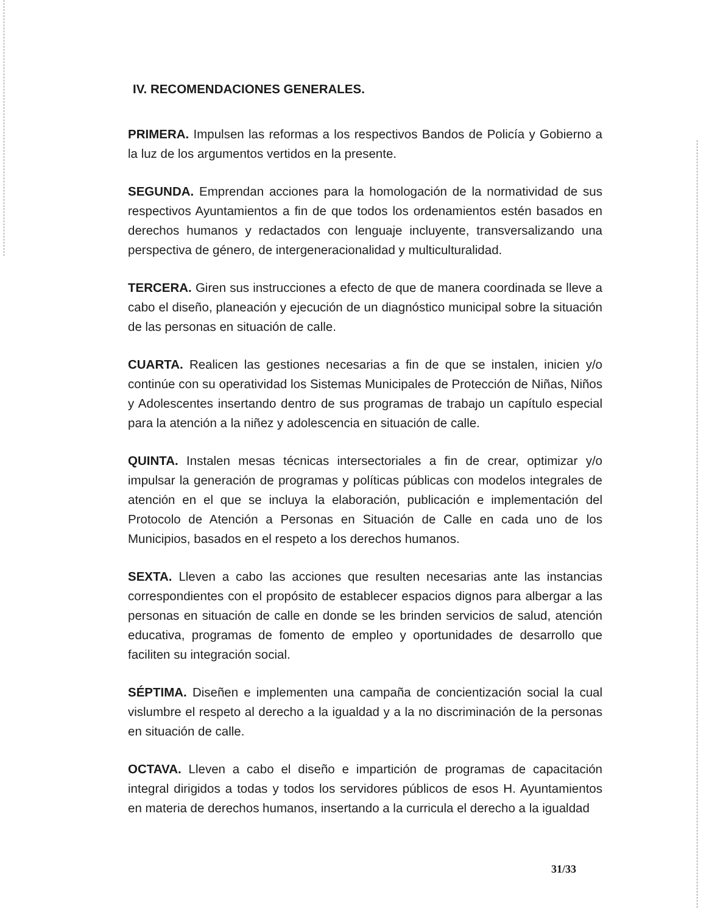IV. RECOMENDACIONES GENERALES.
PRIMERA. Impulsen las reformas a los respectivos Bandos de Policía y Gobierno a la luz de los argumentos vertidos en la presente.
SEGUNDA. Emprendan acciones para la homologación de la normatividad de sus respectivos Ayuntamientos a fin de que todos los ordenamientos estén basados en derechos humanos y redactados con lenguaje incluyente, transversalizando una perspectiva de género, de intergeneracionalidad y multiculturalidad.
TERCERA. Giren sus instrucciones a efecto de que de manera coordinada se lleve a cabo el diseño, planeación y ejecución de un diagnóstico municipal sobre la situación de las personas en situación de calle.
CUARTA. Realicen las gestiones necesarias a fin de que se instalen, inicien y/o continúe con su operatividad los Sistemas Municipales de Protección de Niñas, Niños y Adolescentes insertando dentro de sus programas de trabajo un capítulo especial para la atención a la niñez y adolescencia en situación de calle.
QUINTA. Instalen mesas técnicas intersectoriales a fin de crear, optimizar y/o impulsar la generación de programas y políticas públicas con modelos integrales de atención en el que se incluya la elaboración, publicación e implementación del Protocolo de Atención a Personas en Situación de Calle en cada uno de los Municipios, basados en el respeto a los derechos humanos.
SEXTA. Lleven a cabo las acciones que resulten necesarias ante las instancias correspondientes con el propósito de establecer espacios dignos para albergar a las personas en situación de calle en donde se les brinden servicios de salud, atención educativa, programas de fomento de empleo y oportunidades de desarrollo que faciliten su integración social.
SÉPTIMA. Diseñen e implementen una campaña de concientización social la cual vislumbre el respeto al derecho a la igualdad y a la no discriminación de la personas en situación de calle.
OCTAVA. Lleven a cabo el diseño e impartición de programas de capacitación integral dirigidos a todas y todos los servidores públicos de esos H. Ayuntamientos en materia de derechos humanos, insertando a la curricula el derecho a la igualdad
31/33